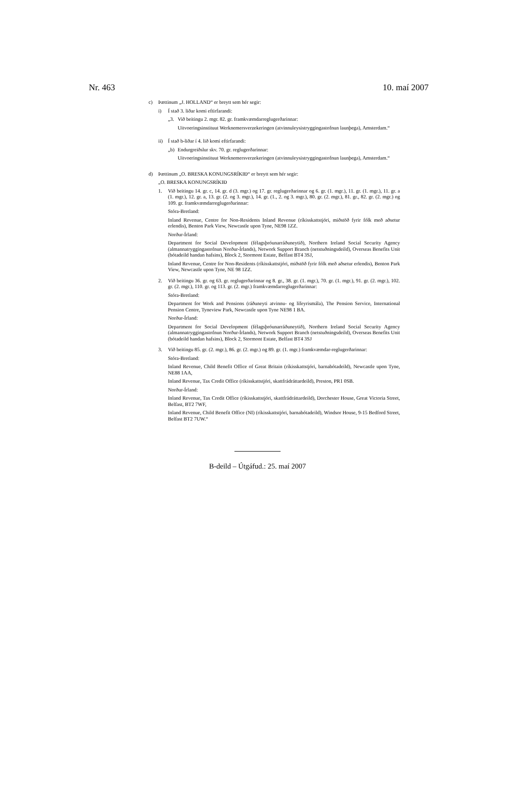Nr. 463 10. maí 2007
c) Þættinum „J. HOLLAND“ er breytt sem hér segir:
i) Í stað 3. liðar komi eftirfarandi:
„3. Við beitingu 2. mgr. 82. gr. framkvæmdarreglugerðarinnar:
Uitvoeringsinstituut Werknemersverzekeringen (atvinnuleysistryggingastofnun launþega), Amsterdam.“
ii) Í stað b-liðar í 4. lið komi eftirfarandi:
„b) Endurgreiðslur skv. 70. gr. reglugerðarinnar:
Uitvoeringsinstituut Werknemersverzekeringen (atvinnuleysistryggingastofnun launþega), Amsterdam.“
d) Þættinum „O. BRESKA KONUNGSRÍKIÐ“ er breytt sem hér segir:
„O. BRESKA KONUNGSRÍKIÐ
1. Við beitingu 14. gr. c, 14. gr. d (3. mgr.) og 17. gr. reglugerðarinnar og 6. gr. (1. mgr.), 11. gr. (1. mgr.), 11. gr. a (1. mgr.), 12. gr. a, 13. gr. (2. og 3. mgr.), 14. gr. (1., 2. og 3. mgr.), 80. gr. (2. mgr.), 81. gr., 82. gr. (2. mgr.) og 109. gr. framkvæmdarreglugerðarinnar:
Stóra-Bretland:
Inland Revenue, Centre for Non-Residents Inland Revenue (ríkisskattstjóri, miðstöð fyrir fólk með aðsetur erlendis), Benton Park View, Newcastle upon Tyne, NE98 1ZZ.
Norður-Írland:
Department for Social Development (félagsþróunarráðuneytið), Northern Ireland Social Security Agency (almannatryggingastofnun Norður-Írlands), Network Support Branch (netstuðningsdeild), Overseas Benefits Unit (bótadeild handan hafsins), Block 2, Stormont Estate, Belfast BT4 3SJ,
Inland Revenue, Centre for Non-Residents (ríkisskattstjóri, miðstöð fyrir fólk með aðsetur erlendis), Benton Park View, Newcastle upon Tyne, NE 98 1ZZ.
2. Við beitingu 36. gr. og 63. gr. reglugerðarinnar og 8. gr., 38. gr. (1. mgr.), 70. gr. (1. mgr.), 91. gr. (2. mgr.), 102. gr. (2. mgr.), 110. gr. og 113. gr. (2. mgr.) framkvæmdarreglugerðarinnar:
Stóra-Bretland:
Department for Work and Pensions (ráðuneyti atvinnu- og lífeyrismála), The Pension Service, International Pension Centre, Tyneview Park, Newcastle upon Tyne NE98 1 BA.
Norður-Írland:
Department for Social Development (félagsþróunarráðuneytið), Northern Ireland Social Security Agency (almannatryggingastofnun Norður-Írlands), Network Support Branch (netstuðningsdeild), Overseas Benefits Unit (bótadeild handan hafsins), Block 2, Stormont Estate, Belfast BT4 3SJ
3. Við beitingu 85. gr. (2. mgr.), 86. gr. (2. mgr.) og 89. gr. (1. mgr.) framkvæmdar-reglugerðarinnar:
Stóra-Bretland:
Inland Revenue, Child Benefit Office of Great Britain (ríkisskattstjóri, barnabótadeild), Newcastle upon Tyne, NE88 1AA,
Inland Revenue, Tax Credit Office (ríkisskattstjóri, skattfrádráttardeild), Preston, PR1 0SB.
Norður-Írland:
Inland Revenue, Tax Credit Office (ríkisskattstjóri, skattfrádráttardeild), Dorchester House, Great Victoria Street, Belfast, BT2 7WF,
Inland Revenue, Child Benefit Office (NI) (ríkisskattstjóri, barnabótadeild), Windsor House, 9-15 Bedford Street, Belfast BT2 7UW.“
B-deild – Útgáfud.: 25. maí 2007